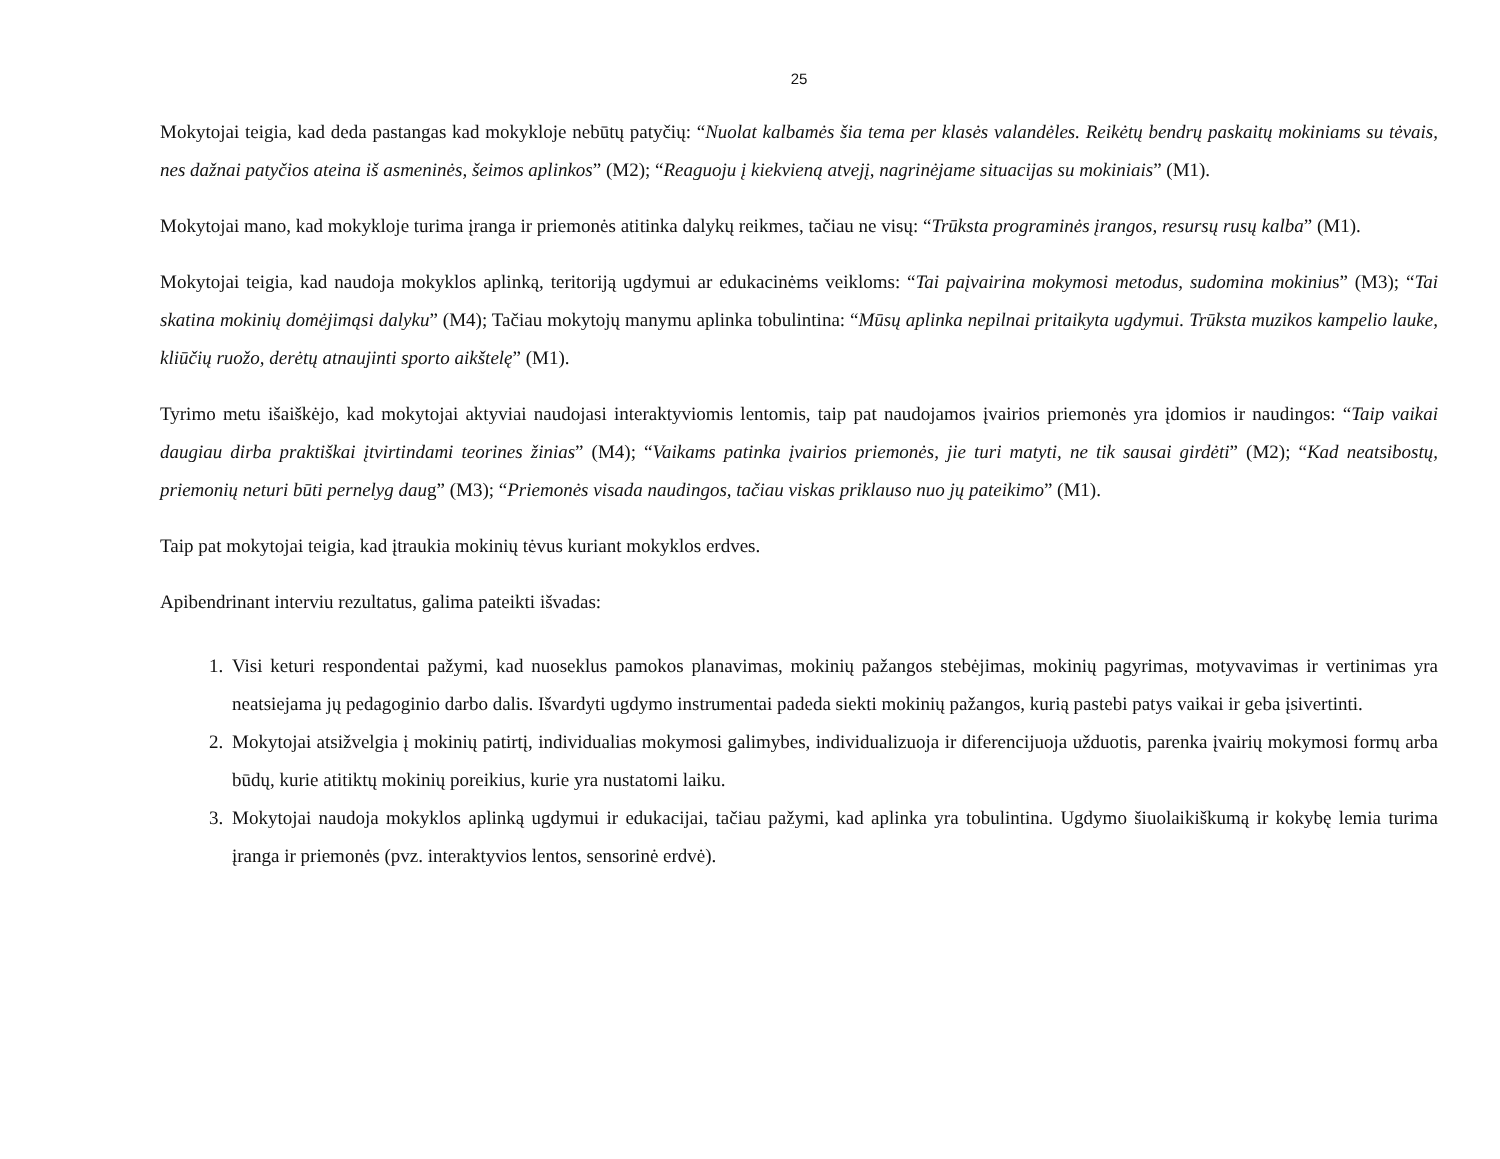25
Mokytojai teigia, kad deda pastangas kad mokykloje nebūtų patyčių: “Nuolat kalbamės šia tema per klasės valandėles. Reikėtų bendrų paskaitų mokiniams su tėvais, nes dažnai patyčios ateina iš asmeninės, šeimos aplinkos” (M2); “Reaguoju į kiekvieną atvejį, nagrinėjame situacijas su mokiniais” (M1).
Mokytojai mano, kad mokykloje turima įranga ir priemonės atitinka dalykų reikmes, tačiau ne visų: “Trūksta programinės įrangos, resursų rusų kalba” (M1).
Mokytojai teigia, kad naudoja mokyklos aplinką, teritoriją ugdymui ar edukacinėms veikloms: “Tai paįvairina mokymosi metodus, sudomina mokinius” (M3); “Tai skatina mokinių domėjimąsi dalyku” (M4); Tačiau mokytojų manymu aplinka tobulintina: “Mūsų aplinka nepilnai pritaikyta ugdymui. Trūksta muzikos kampelio lauke, kliūčių ruožo, derėtų atnaujinti sporto aikštelę” (M1).
Tyrimo metu išaiškėjo, kad mokytojai aktyviai naudojasi interaktyviomis lentomis, taip pat naudojamos įvairios priemonės yra įdomios ir naudingos: “Taip vaikai daugiau dirba praktiškai įtvirtindami teorines žinias” (M4); “Vaikams patinka įvairios priemonės, jie turi matyti, ne tik sausai girdėti” (M2); “Kad neatsibostų, priemonių neturi būti pernelyg daug” (M3); “Priemonės visada naudingos, tačiau viskas priklauso nuo jų pateikimo” (M1).
Taip pat mokytojai teigia, kad įtraukia mokinių tėvus kuriant mokyklos erdves.
Apibendrinant interviu rezultatus, galima pateikti išvadas:
1. Visi keturi respondentai pažymi, kad nuoseklus pamokos planavimas, mokinių pažangos stebėjimas, mokinių pagyrimas, motyvavimas ir vertinimas yra neatsiejama jų pedagoginio darbo dalis. Išvardyti ugdymo instrumentai padeda siekti mokinių pažangos, kurią pastebi patys vaikai ir geba įsivertinti.
2. Mokytojai atsižvelgia į mokinių patirtį, individualias mokymosi galimybes, individualizuoja ir diferencijuoja užduotis, parenka įvairių mokymosi formų arba būdų, kurie atitiktų mokinių poreikius, kurie yra nustatomi laiku.
3. Mokytojai naudoja mokyklos aplinką ugdymui ir edukacijai, tačiau pažymi, kad aplinka yra tobulintina. Ugdymo šiuolaikiškumą ir kokybę lemia turima įranga ir priemonės (pvz. interaktyvios lentos, sensorinė erdvė).